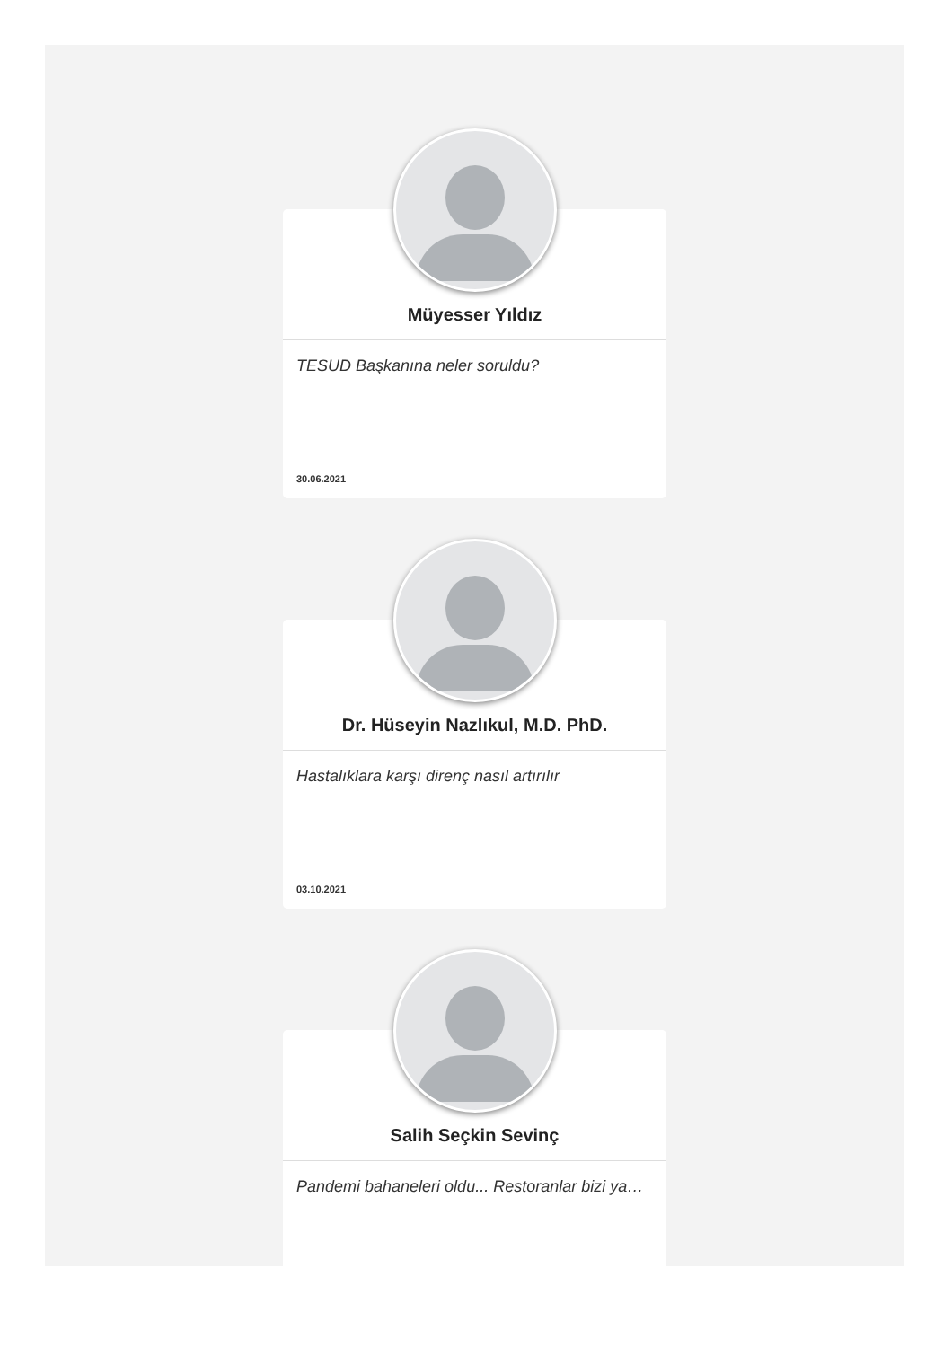Müyesser Yıldız
TESUD Başkanına neler soruldu?
30.06.2021
Dr. Hüseyin Nazlıkul, M.D. PhD.
Hastalıklara karşı direnç nasıl artırılır
03.10.2021
Salih Seçkin Sevinç
Pandemi bahaneleri oldu... Restoranlar bizi ya…